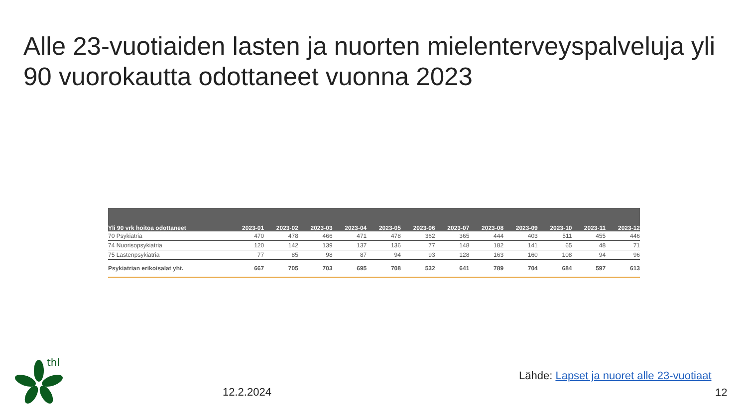Alle 23-vuotiaiden lasten ja nuorten mielenterveyspalveluja yli 90 vuorokautta odottaneet vuonna 2023
| Yli 90 vrk hoitoa odottaneet | 2023-01 | 2023-02 | 2023-03 | 2023-04 | 2023-05 | 2023-06 | 2023-07 | 2023-08 | 2023-09 | 2023-10 | 2023-11 | 2023-12 |
| --- | --- | --- | --- | --- | --- | --- | --- | --- | --- | --- | --- | --- |
| 70 Psykiatria | 470 | 478 | 466 | 471 | 478 | 362 | 365 | 444 | 403 | 511 | 455 | 446 |
| 74 Nuorisopsykiatria | 120 | 142 | 139 | 137 | 136 | 77 | 148 | 182 | 141 | 65 | 48 | 71 |
| 75 Lastenpsykiatria | 77 | 85 | 98 | 87 | 94 | 93 | 128 | 163 | 160 | 108 | 94 | 96 |
| Psykiatrian erikoisalat yht. | 667 | 705 | 703 | 695 | 708 | 532 | 641 | 789 | 704 | 684 | 597 | 613 |
thl
12.2.2024
Lähde: Lapset ja nuoret alle 23-vuotiaat
12